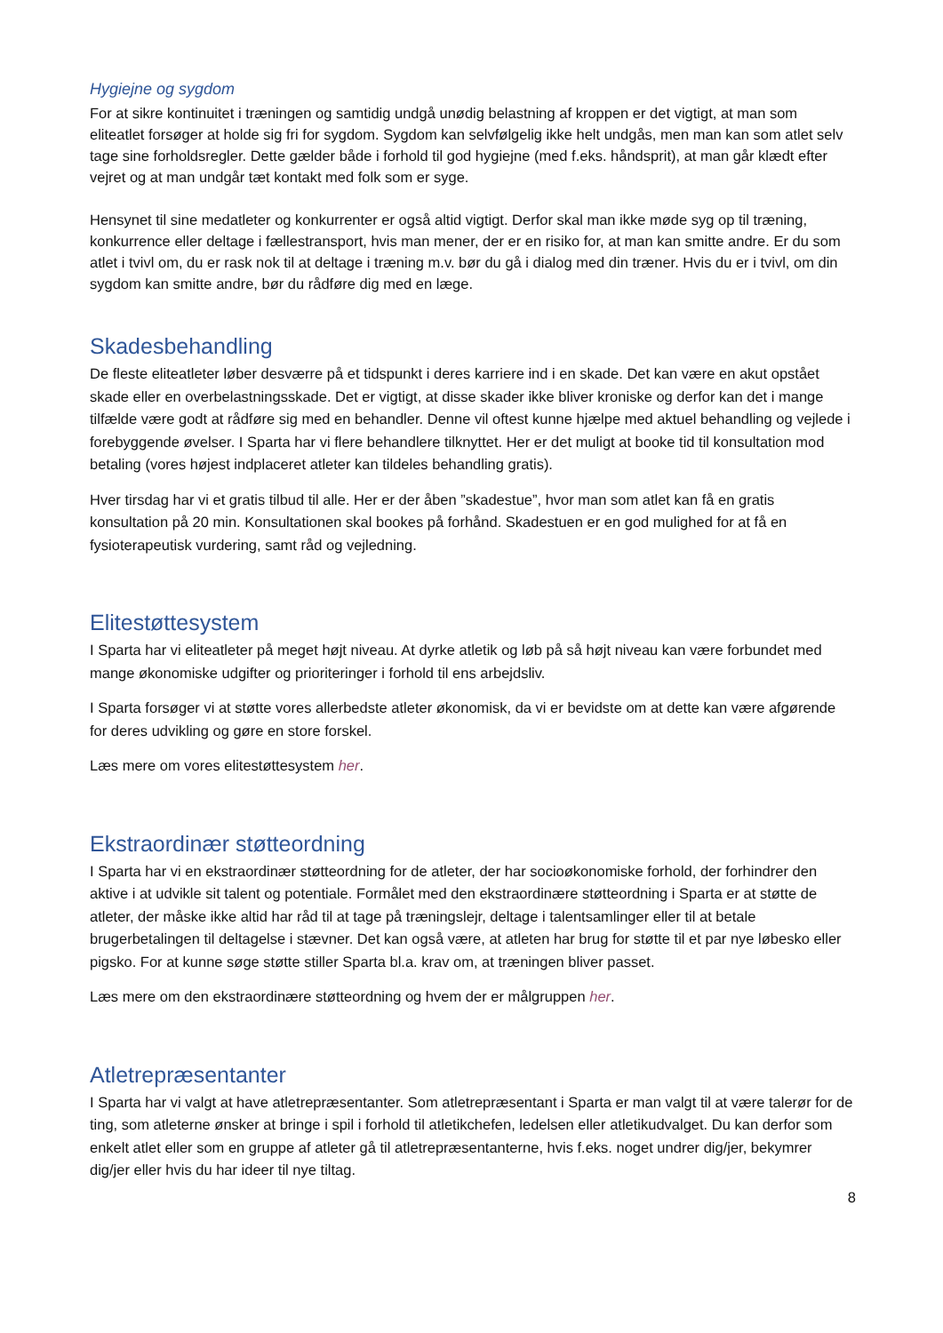Hygiejne og sygdom
For at sikre kontinuitet i træningen og samtidig undgå unødig belastning af kroppen er det vigtigt, at man som eliteatlet forsøger at holde sig fri for sygdom. Sygdom kan selvfølgelig ikke helt undgås, men man kan som atlet selv tage sine forholdsregler. Dette gælder både i forhold til god hygiejne (med f.eks. håndsprit), at man går klædt efter vejret og at man undgår tæt kontakt med folk som er syge.
Hensynet til sine medatleter og konkurrenter er også altid vigtigt. Derfor skal man ikke møde syg op til træning, konkurrence eller deltage i fællestransport, hvis man mener, der er en risiko for, at man kan smitte andre. Er du som atlet i tvivl om, du er rask nok til at deltage i træning m.v. bør du gå i dialog med din træner. Hvis du er i tvivl, om din sygdom kan smitte andre, bør du rådføre dig med en læge.
Skadesbehandling
De fleste eliteatleter løber desværre på et tidspunkt i deres karriere ind i en skade. Det kan være en akut opstået skade eller en overbelastningsskade. Det er vigtigt, at disse skader ikke bliver kroniske og derfor kan det i mange tilfælde være godt at rådføre sig med en behandler. Denne vil oftest kunne hjælpe med aktuel behandling og vejlede i forebyggende øvelser. I Sparta har vi flere behandlere tilknyttet. Her er det muligt at booke tid til konsultation mod betaling (vores højest indplaceret atleter kan tildeles behandling gratis).
Hver tirsdag har vi et gratis tilbud til alle. Her er der åben ”skadestue”, hvor man som atlet kan få en gratis konsultation på 20 min. Konsultationen skal bookes på forhånd. Skadestuen er en god mulighed for at få en fysioterapeutisk vurdering, samt råd og vejledning.
Elitestøttesystem
I Sparta har vi eliteatleter på meget højt niveau. At dyrke atletik og løb på så højt niveau kan være forbundet med mange økonomiske udgifter og prioriteringer i forhold til ens arbejdsliv.
I Sparta forsøger vi at støtte vores allerbedste atleter økonomisk, da vi er bevidste om at dette kan være afgørende for deres udvikling og gøre en store forskel.
Læs mere om vores elitestøttesystem her.
Ekstraordinær støtteordning
I Sparta har vi en ekstraordinær støtteordning for de atleter, der har socioøkonomiske forhold, der forhindrer den aktive i at udvikle sit talent og potentiale. Formålet med den ekstraordinære støtteordning i Sparta er at støtte de atleter, der måske ikke altid har råd til at tage på træningslejr, deltage i talentsamlinger eller til at betale brugerbetalingen til deltagelse i stævner. Det kan også være, at atleten har brug for støtte til et par nye løbesko eller pigsko. For at kunne søge støtte stiller Sparta bl.a. krav om, at træningen bliver passet.
Læs mere om den ekstraordinære støtteordning og hvem der er målgruppen her.
Atletrepræsentanter
I Sparta har vi valgt at have atletrepræsentanter. Som atletrepræsentant i Sparta er man valgt til at være talerør for de ting, som atleterne ønsker at bringe i spil i forhold til atletikchefen, ledelsen eller atletikudvalget. Du kan derfor som enkelt atlet eller som en gruppe af atleter gå til atletrepræsentanterne, hvis f.eks. noget undrer dig/jer, bekymrer dig/jer eller hvis du har ideer til nye tiltag.
8